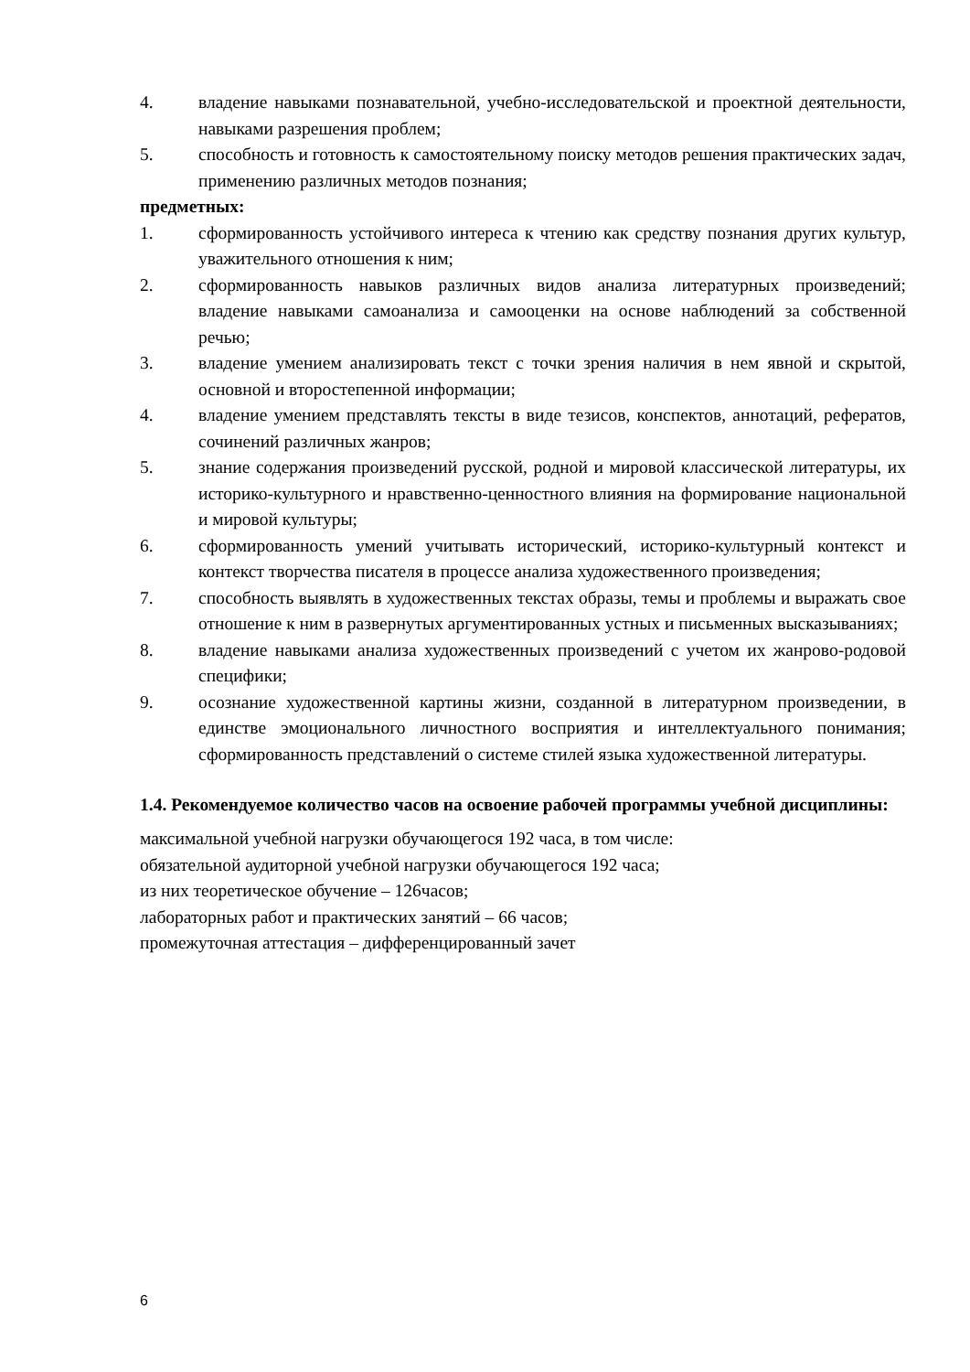4. владение навыками познавательной, учебно-исследовательской и проектной деятельности, навыками разрешения проблем;
5. способность и готовность к самостоятельному поиску методов решения практических задач, применению различных методов познания;
предметных:
1. сформированность устойчивого интереса к чтению как средству познания других культур, уважительного отношения к ним;
2. сформированность навыков различных видов анализа литературных произведений; владение навыками самоанализа и самооценки на основе наблюдений за собственной речью;
3. владение умением анализировать текст с точки зрения наличия в нем явной и скрытой, основной и второстепенной информации;
4. владение умением представлять тексты в виде тезисов, конспектов, аннотаций, рефератов, сочинений различных жанров;
5. знание содержания произведений русской, родной и мировой классической литературы, их историко-культурного и нравственно-ценностного влияния на формирование национальной и мировой культуры;
6. сформированность умений учитывать исторический, историко-культурный контекст и контекст творчества писателя в процессе анализа художественного произведения;
7. способность выявлять в художественных текстах образы, темы и проблемы и выражать свое отношение к ним в развернутых аргументированных устных и письменных высказываниях;
8. владение навыками анализа художественных произведений с учетом их жанрово-родовой специфики;
9. осознание художественной картины жизни, созданной в литературном произведении, в единстве эмоционального личностного восприятия и интеллектуального понимания; сформированность представлений о системе стилей языка художественной литературы.
1.4. Рекомендуемое количество часов на освоение рабочей программы учебной дисциплины:
максимальной учебной нагрузки обучающегося 192 часа, в том числе:
обязательной аудиторной учебной нагрузки обучающегося 192 часа;
из них теоретическое обучение – 126часов;
лабораторных работ и практических занятий – 66 часов;
промежуточная аттестация – дифференцированный зачет
6